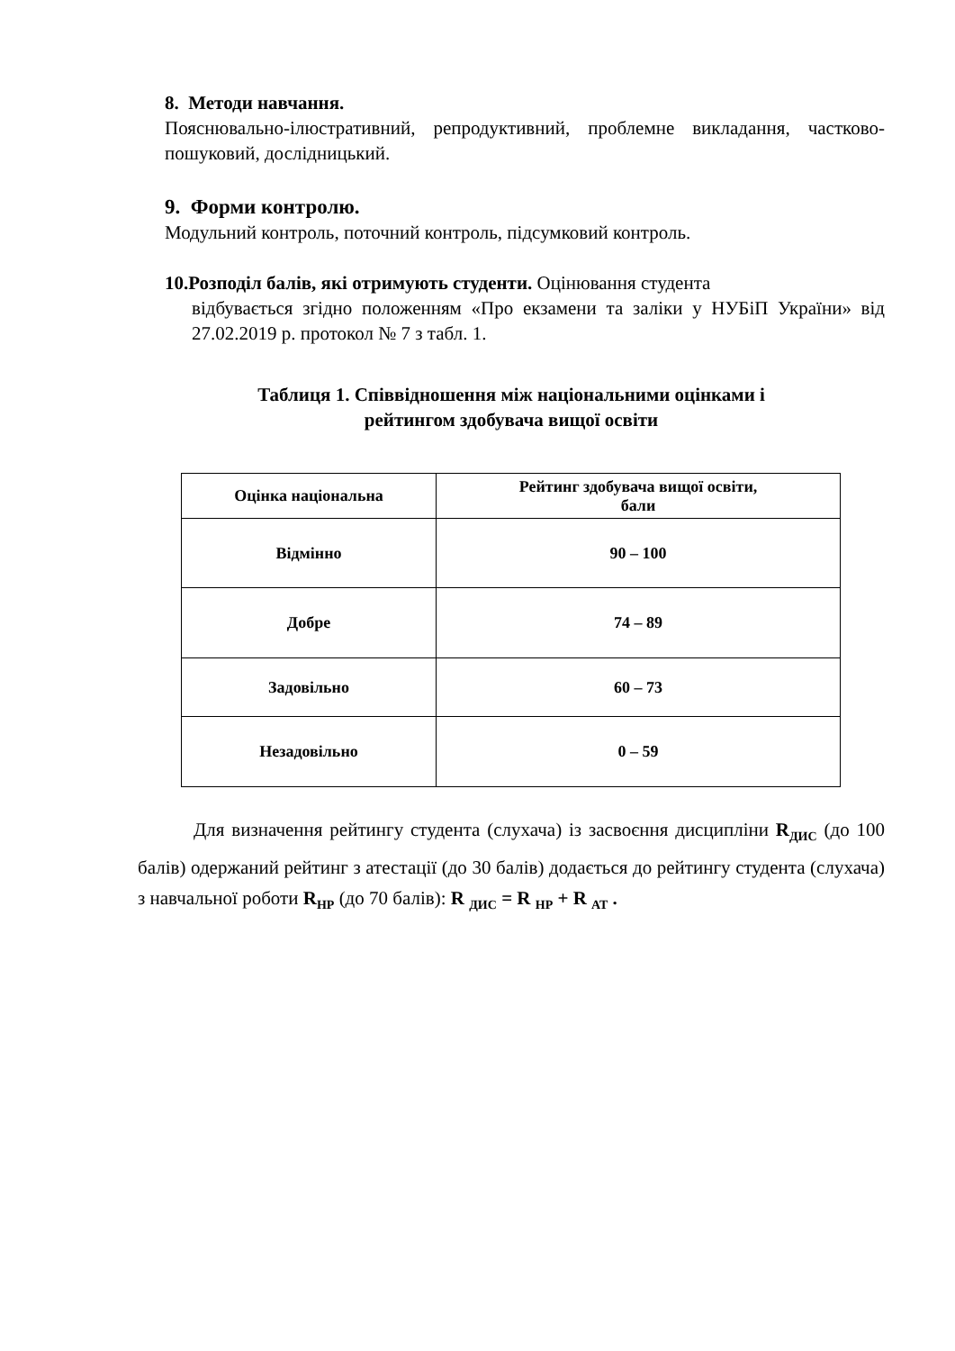8. Методи навчання.
Пояснювально-ілюстративний, репродуктивний, проблемне викладання, частково-пошуковий, дослідницький.
9. Форми контролю.
Модульний контроль, поточний контроль, підсумковий контроль.
10.Розподіл балів, які отримують студенти. Оцінювання студента
відбувається згідно положенням «Про екзамени та заліки у НУБіП України» від 27.02.2019 р. протокол № 7 з табл. 1.
Таблиця 1. Співвідношення між національними оцінками і
рейтингом здобувача вищої освіти
| Оцінка національна | Рейтинг здобувача вищої освіти, бали |
| --- | --- |
| Відмінно | 90 – 100 |
| Добре | 74 – 89 |
| Задовільно | 60 – 73 |
| Незадовільно | 0 – 59 |
Для визначення рейтингу студента (слухача) із засвоєння дисципліни R<sub>ДИС</sub> (до 100 балів) одержаний рейтинг з атестації (до 30 балів) додається до рейтингу студента (слухача) з навчальної роботи R<sub>НР</sub> (до 70 балів): R <sub>ДИС</sub> = R <sub>НР</sub> + R <sub>АТ</sub> .